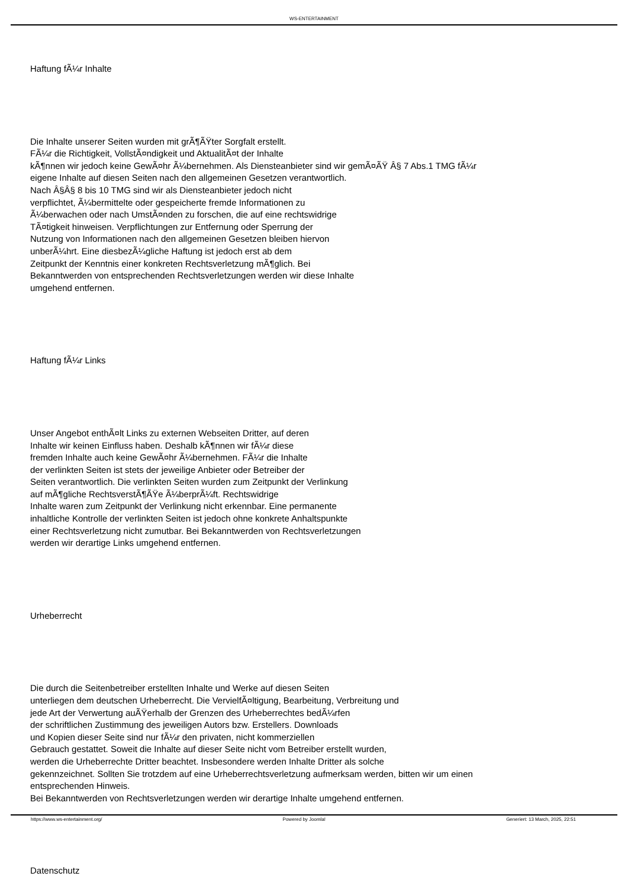WS-ENTERTAINMENT
Haftung fÃ¼r Inhalte
Die Inhalte unserer Seiten wurden mit grÃ¶ÃŸter Sorgfalt erstellt.
FÃ¼r die Richtigkeit, VollstÃ¤ndigkeit und AktualitÃ¤t der Inhalte
kÃ¶nnen wir jedoch keine GewÃ¤hr Ã¼bernehmen. Als Diensteanbieter sind wir gemÃ¤ÃŸ Â§ 7 Abs.1 TMG fÃ¼r
eigene Inhalte auf diesen Seiten nach den allgemeinen Gesetzen verantwortlich.
Nach Â§Â§ 8 bis 10 TMG sind wir als Diensteanbieter jedoch nicht
verpflichtet, Ã¼bermittelte oder gespeicherte fremde Informationen zu
Ã¼berwachen oder nach UmstÃ¤nden zu forschen, die auf eine rechtswidrige
TÃ¤tigkeit hinweisen. Verpflichtungen zur Entfernung oder Sperrung der
Nutzung von Informationen nach den allgemeinen Gesetzen bleiben hiervon
unberÃ¼hrt. Eine diesbezÃ¼gliche Haftung ist jedoch erst ab dem
Zeitpunkt der Kenntnis einer konkreten Rechtsverletzung mÃ¶glich. Bei
Bekanntwerden von entsprechenden Rechtsverletzungen werden wir diese Inhalte
umgehend entfernen.
Haftung fÃ¼r Links
Unser Angebot enthÃ¤lt Links zu externen Webseiten Dritter, auf deren
Inhalte wir keinen Einfluss haben. Deshalb kÃ¶nnen wir fÃ¼r diese
fremden Inhalte auch keine GewÃ¤hr Ã¼bernehmen. FÃ¼r die Inhalte
der verlinkten Seiten ist stets der jeweilige Anbieter oder Betreiber der
Seiten verantwortlich. Die verlinkten Seiten wurden zum Zeitpunkt der Verlinkung
auf mÃ¶gliche RechtsverstÃ¶ÃŸe Ã¼berprÃ¼ft. Rechtswidrige
Inhalte waren zum Zeitpunkt der Verlinkung nicht erkennbar. Eine permanente
inhaltliche Kontrolle der verlinkten Seiten ist jedoch ohne konkrete Anhaltspunkte
einer Rechtsverletzung nicht zumutbar. Bei Bekanntwerden von Rechtsverletzungen
werden wir derartige Links umgehend entfernen.
Urheberrecht
Die durch die Seitenbetreiber erstellten Inhalte und Werke auf diesen Seiten
unterliegen dem deutschen Urheberrecht. Die VervielfÃ¤ltigung, Bearbeitung, Verbreitung und
jede Art der Verwertung auÃŸerhalb der Grenzen des Urheberrechtes bedÃ¼rfen
der schriftlichen Zustimmung des jeweiligen Autors bzw. Erstellers. Downloads
und Kopien dieser Seite sind nur fÃ¼r den privaten, nicht kommerziellen
Gebrauch gestattet. Soweit die Inhalte auf dieser Seite nicht vom Betreiber erstellt wurden,
werden die Urheberrechte Dritter beachtet. Insbesondere werden Inhalte Dritter als solche
gekennzeichnet. Sollten Sie trotzdem auf eine Urheberrechtsverletzung aufmerksam werden, bitten wir um einen
entsprechenden Hinweis.
Bei Bekanntwerden von Rechtsverletzungen werden wir derartige Inhalte umgehend entfernen.
Datenschutz
https://www.ws-entertainment.org/ Powered by Joomla! Generiert: 13 March, 2025, 22:51